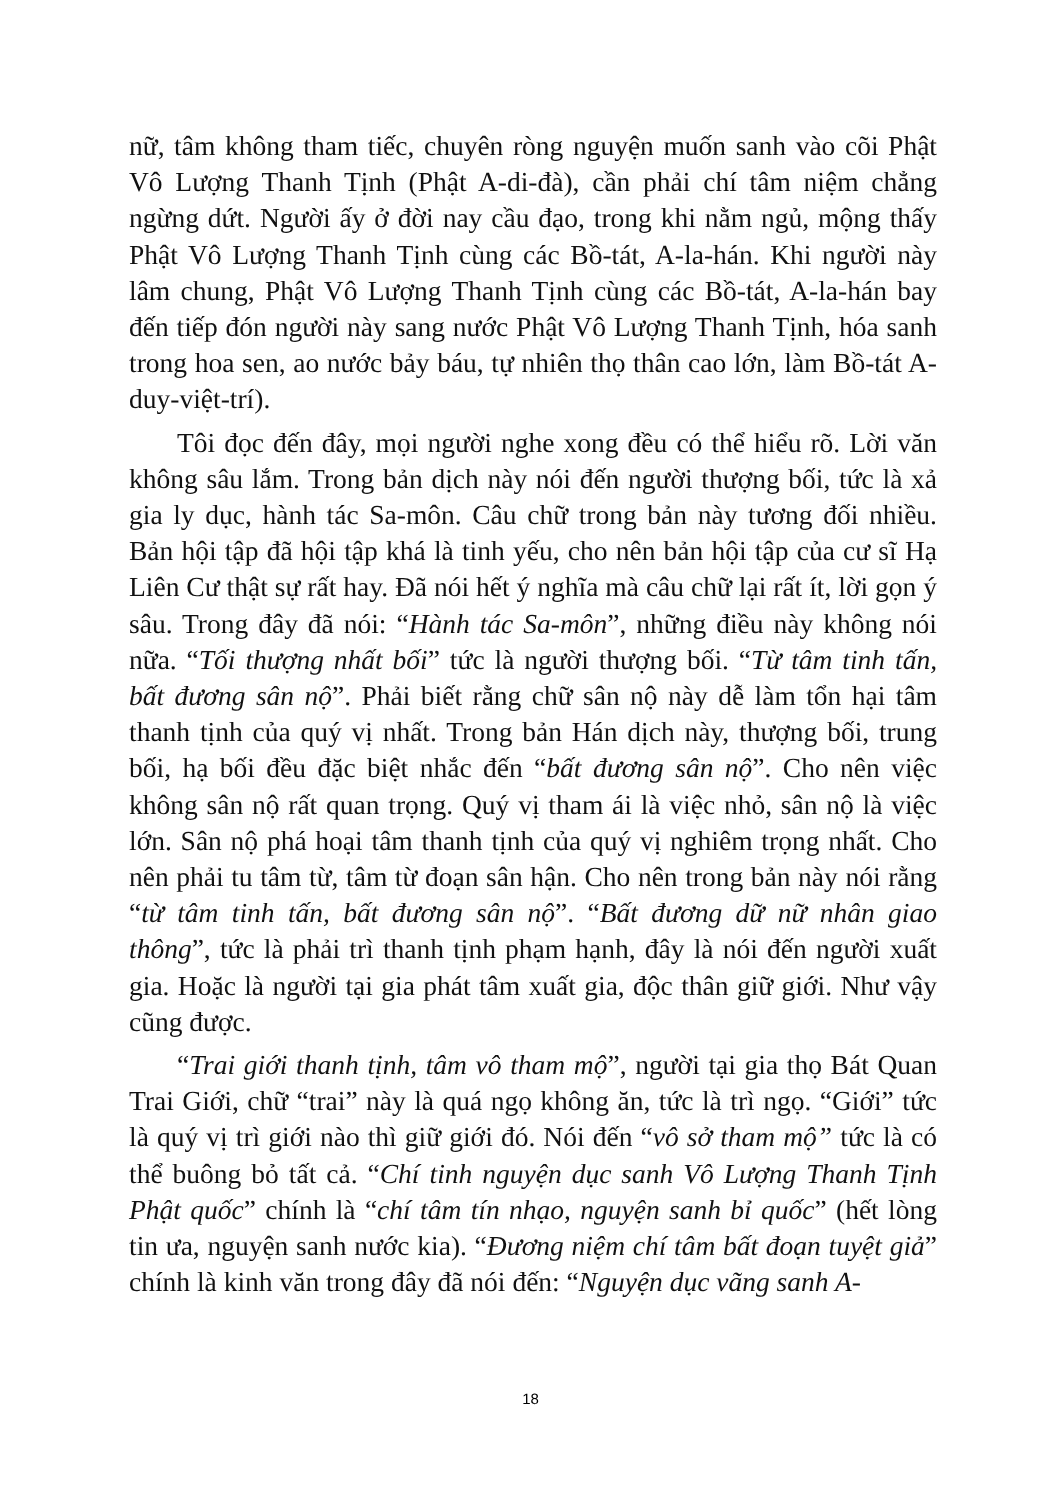nữ, tâm không tham tiếc, chuyên ròng nguyện muốn sanh vào cõi Phật Vô Lượng Thanh Tịnh (Phật A-di-đà), cần phải chí tâm niệm chẳng ngừng dứt. Người ấy ở đời nay cầu đạo, trong khi nằm ngủ, mộng thấy Phật Vô Lượng Thanh Tịnh cùng các Bồ-tát, A-la-hán. Khi người này lâm chung, Phật Vô Lượng Thanh Tịnh cùng các Bồ-tát, A-la-hán bay đến tiếp đón người này sang nước Phật Vô Lượng Thanh Tịnh, hóa sanh trong hoa sen, ao nước bảy báu, tự nhiên thọ thân cao lớn, làm Bồ-tát A-duy-việt-trí).
Tôi đọc đến đây, mọi người nghe xong đều có thể hiểu rõ. Lời văn không sâu lắm. Trong bản dịch này nói đến người thượng bối, tức là xả gia ly dục, hành tác Sa-môn. Câu chữ trong bản này tương đối nhiều. Bản hội tập đã hội tập khá là tinh yếu, cho nên bản hội tập của cư sĩ Hạ Liên Cư thật sự rất hay. Đã nói hết ý nghĩa mà câu chữ lại rất ít, lời gọn ý sâu. Trong đây đã nói: “Hành tác Sa-môn”, những điều này không nói nữa. “Tối thượng nhất bối” tức là người thượng bối. “Từ tâm tinh tấn, bất đương sân nộ”. Phải biết rằng chữ sân nộ này dễ làm tổn hại tâm thanh tịnh của quý vị nhất. Trong bản Hán dịch này, thượng bối, trung bối, hạ bối đều đặc biệt nhắc đến “bất đương sân nộ”. Cho nên việc không sân nộ rất quan trọng. Quý vị tham ái là việc nhỏ, sân nộ là việc lớn. Sân nộ phá hoại tâm thanh tịnh của quý vị nghiêm trọng nhất. Cho nên phải tu tâm từ, tâm từ đoạn sân hận. Cho nên trong bản này nói rằng “từ tâm tinh tấn, bất đương sân nộ”. “Bất đương dữ nữ nhân giao thông”, tức là phải trì thanh tịnh phạm hạnh, đây là nói đến người xuất gia. Hoặc là người tại gia phát tâm xuất gia, độc thân giữ giới. Như vậy cũng được.
“Trai giới thanh tịnh, tâm vô tham mộ”, người tại gia thọ Bát Quan Trai Giới, chữ “trai” này là quá ngọ không ăn, tức là trì ngọ. “Giới” tức là quý vị trì giới nào thì giữ giới đó. Nói đến “vô sở tham mộ” tức là có thể buông bỏ tất cả. “Chí tinh nguyện dục sanh Vô Lượng Thanh Tịnh Phật quốc” chính là “chí tâm tín nhạo, nguyện sanh bỉ quốc” (hết lòng tin ưa, nguyện sanh nước kia). “Đương niệm chí tâm bất đoạn tuyệt giả” chính là kinh văn trong đây đã nói đến: “Nguyện dục vãng sanh A-
18